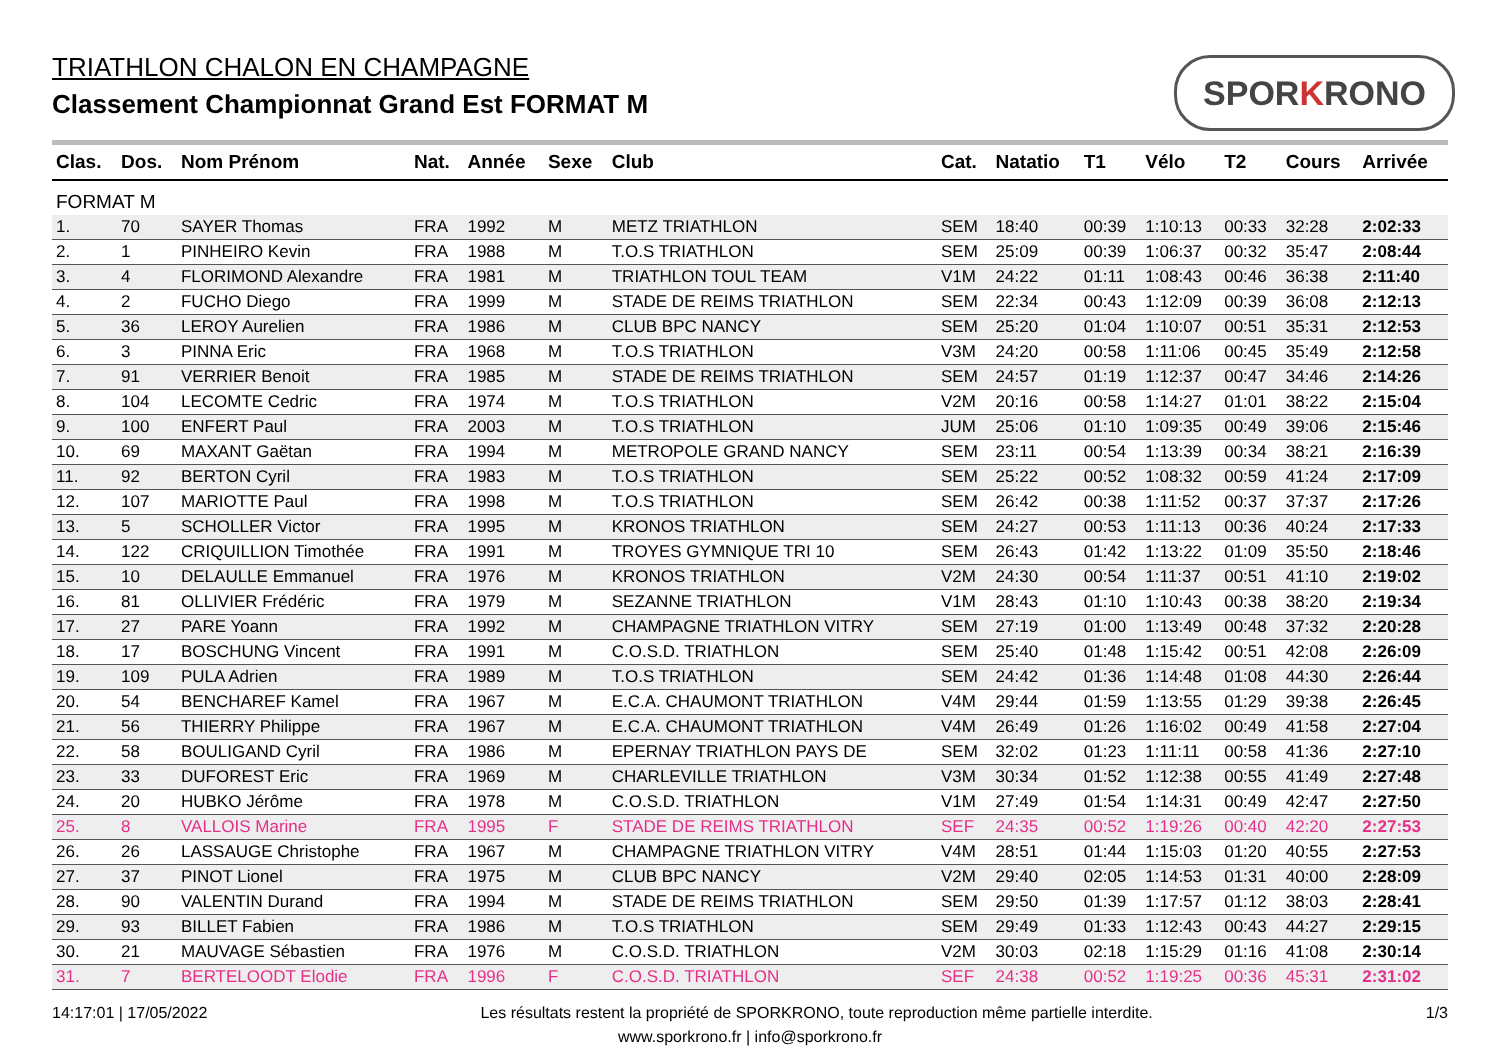TRIATHLON CHALON EN CHAMPAGNE
Classement Championnat Grand Est FORMAT M
SPORKRONO
| Clas. | Dos. | Nom Prénom | Nat. | Année | Sexe | Club | Cat. | Natatio | T1 | Vélo | T2 | Cours | Arrivée |
| --- | --- | --- | --- | --- | --- | --- | --- | --- | --- | --- | --- | --- | --- |
| FORMAT M | | | | | | | | | | | | | |
| 1. | 70 | SAYER Thomas | FRA | 1992 | M | METZ TRIATHLON | SEM | 18:40 | 00:39 | 1:10:13 | 00:33 | 32:28 | 2:02:33 |
| 2. | 1 | PINHEIRO Kevin | FRA | 1988 | M | T.O.S TRIATHLON | SEM | 25:09 | 00:39 | 1:06:37 | 00:32 | 35:47 | 2:08:44 |
| 3. | 4 | FLORIMOND Alexandre | FRA | 1981 | M | TRIATHLON TOUL TEAM | V1M | 24:22 | 01:11 | 1:08:43 | 00:46 | 36:38 | 2:11:40 |
| 4. | 2 | FUCHO Diego | FRA | 1999 | M | STADE DE REIMS TRIATHLON | SEM | 22:34 | 00:43 | 1:12:09 | 00:39 | 36:08 | 2:12:13 |
| 5. | 36 | LEROY Aurelien | FRA | 1986 | M | CLUB BPC NANCY | SEM | 25:20 | 01:04 | 1:10:07 | 00:51 | 35:31 | 2:12:53 |
| 6. | 3 | PINNA Eric | FRA | 1968 | M | T.O.S TRIATHLON | V3M | 24:20 | 00:58 | 1:11:06 | 00:45 | 35:49 | 2:12:58 |
| 7. | 91 | VERRIER Benoit | FRA | 1985 | M | STADE DE REIMS TRIATHLON | SEM | 24:57 | 01:19 | 1:12:37 | 00:47 | 34:46 | 2:14:26 |
| 8. | 104 | LECOMTE Cedric | FRA | 1974 | M | T.O.S TRIATHLON | V2M | 20:16 | 00:58 | 1:14:27 | 01:01 | 38:22 | 2:15:04 |
| 9. | 100 | ENFERT Paul | FRA | 2003 | M | T.O.S TRIATHLON | JUM | 25:06 | 01:10 | 1:09:35 | 00:49 | 39:06 | 2:15:46 |
| 10. | 69 | MAXANT Gaëtan | FRA | 1994 | M | METROPOLE GRAND NANCY | SEM | 23:11 | 00:54 | 1:13:39 | 00:34 | 38:21 | 2:16:39 |
| 11. | 92 | BERTON Cyril | FRA | 1983 | M | T.O.S TRIATHLON | SEM | 25:22 | 00:52 | 1:08:32 | 00:59 | 41:24 | 2:17:09 |
| 12. | 107 | MARIOTTE Paul | FRA | 1998 | M | T.O.S TRIATHLON | SEM | 26:42 | 00:38 | 1:11:52 | 00:37 | 37:37 | 2:17:26 |
| 13. | 5 | SCHOLLER Victor | FRA | 1995 | M | KRONOS TRIATHLON | SEM | 24:27 | 00:53 | 1:11:13 | 00:36 | 40:24 | 2:17:33 |
| 14. | 122 | CRIQUILLION Timothée | FRA | 1991 | M | TROYES GYMNIQUE TRI 10 | SEM | 26:43 | 01:42 | 1:13:22 | 01:09 | 35:50 | 2:18:46 |
| 15. | 10 | DELAULLE Emmanuel | FRA | 1976 | M | KRONOS TRIATHLON | V2M | 24:30 | 00:54 | 1:11:37 | 00:51 | 41:10 | 2:19:02 |
| 16. | 81 | OLLIVIER Frédéric | FRA | 1979 | M | SEZANNE TRIATHLON | V1M | 28:43 | 01:10 | 1:10:43 | 00:38 | 38:20 | 2:19:34 |
| 17. | 27 | PARE Yoann | FRA | 1992 | M | CHAMPAGNE TRIATHLON VITRY | SEM | 27:19 | 01:00 | 1:13:49 | 00:48 | 37:32 | 2:20:28 |
| 18. | 17 | BOSCHUNG Vincent | FRA | 1991 | M | C.O.S.D. TRIATHLON | SEM | 25:40 | 01:48 | 1:15:42 | 00:51 | 42:08 | 2:26:09 |
| 19. | 109 | PULA Adrien | FRA | 1989 | M | T.O.S TRIATHLON | SEM | 24:42 | 01:36 | 1:14:48 | 01:08 | 44:30 | 2:26:44 |
| 20. | 54 | BENCHAREF Kamel | FRA | 1967 | M | E.C.A. CHAUMONT TRIATHLON | V4M | 29:44 | 01:59 | 1:13:55 | 01:29 | 39:38 | 2:26:45 |
| 21. | 56 | THIERRY Philippe | FRA | 1967 | M | E.C.A. CHAUMONT TRIATHLON | V4M | 26:49 | 01:26 | 1:16:02 | 00:49 | 41:58 | 2:27:04 |
| 22. | 58 | BOULIGAND Cyril | FRA | 1986 | M | EPERNAY TRIATHLON PAYS DE | SEM | 32:02 | 01:23 | 1:11:11 | 00:58 | 41:36 | 2:27:10 |
| 23. | 33 | DUFOREST Eric | FRA | 1969 | M | CHARLEVILLE TRIATHLON | V3M | 30:34 | 01:52 | 1:12:38 | 00:55 | 41:49 | 2:27:48 |
| 24. | 20 | HUBKO Jérôme | FRA | 1978 | M | C.O.S.D. TRIATHLON | V1M | 27:49 | 01:54 | 1:14:31 | 00:49 | 42:47 | 2:27:50 |
| 25. | 8 | VALLOIS Marine | FRA | 1995 | F | STADE DE REIMS TRIATHLON | SEF | 24:35 | 00:52 | 1:19:26 | 00:40 | 42:20 | 2:27:53 |
| 26. | 26 | LASSAUGE Christophe | FRA | 1967 | M | CHAMPAGNE TRIATHLON VITRY | V4M | 28:51 | 01:44 | 1:15:03 | 01:20 | 40:55 | 2:27:53 |
| 27. | 37 | PINOT Lionel | FRA | 1975 | M | CLUB BPC NANCY | V2M | 29:40 | 02:05 | 1:14:53 | 01:31 | 40:00 | 2:28:09 |
| 28. | 90 | VALENTIN Durand | FRA | 1994 | M | STADE DE REIMS TRIATHLON | SEM | 29:50 | 01:39 | 1:17:57 | 01:12 | 38:03 | 2:28:41 |
| 29. | 93 | BILLET Fabien | FRA | 1986 | M | T.O.S TRIATHLON | SEM | 29:49 | 01:33 | 1:12:43 | 00:43 | 44:27 | 2:29:15 |
| 30. | 21 | MAUVAGE Sébastien | FRA | 1976 | M | C.O.S.D. TRIATHLON | V2M | 30:03 | 02:18 | 1:15:29 | 01:16 | 41:08 | 2:30:14 |
| 31. | 7 | BERTELOODT Elodie | FRA | 1996 | F | C.O.S.D. TRIATHLON | SEF | 24:38 | 00:52 | 1:19:25 | 00:36 | 45:31 | 2:31:02 |
14:17:01 | 17/05/2022 Les résultats restent la propriété de SPORKRONO, toute reproduction même partielle interdite. 1/3
www.sporkrono.fr | info@sporkrono.fr